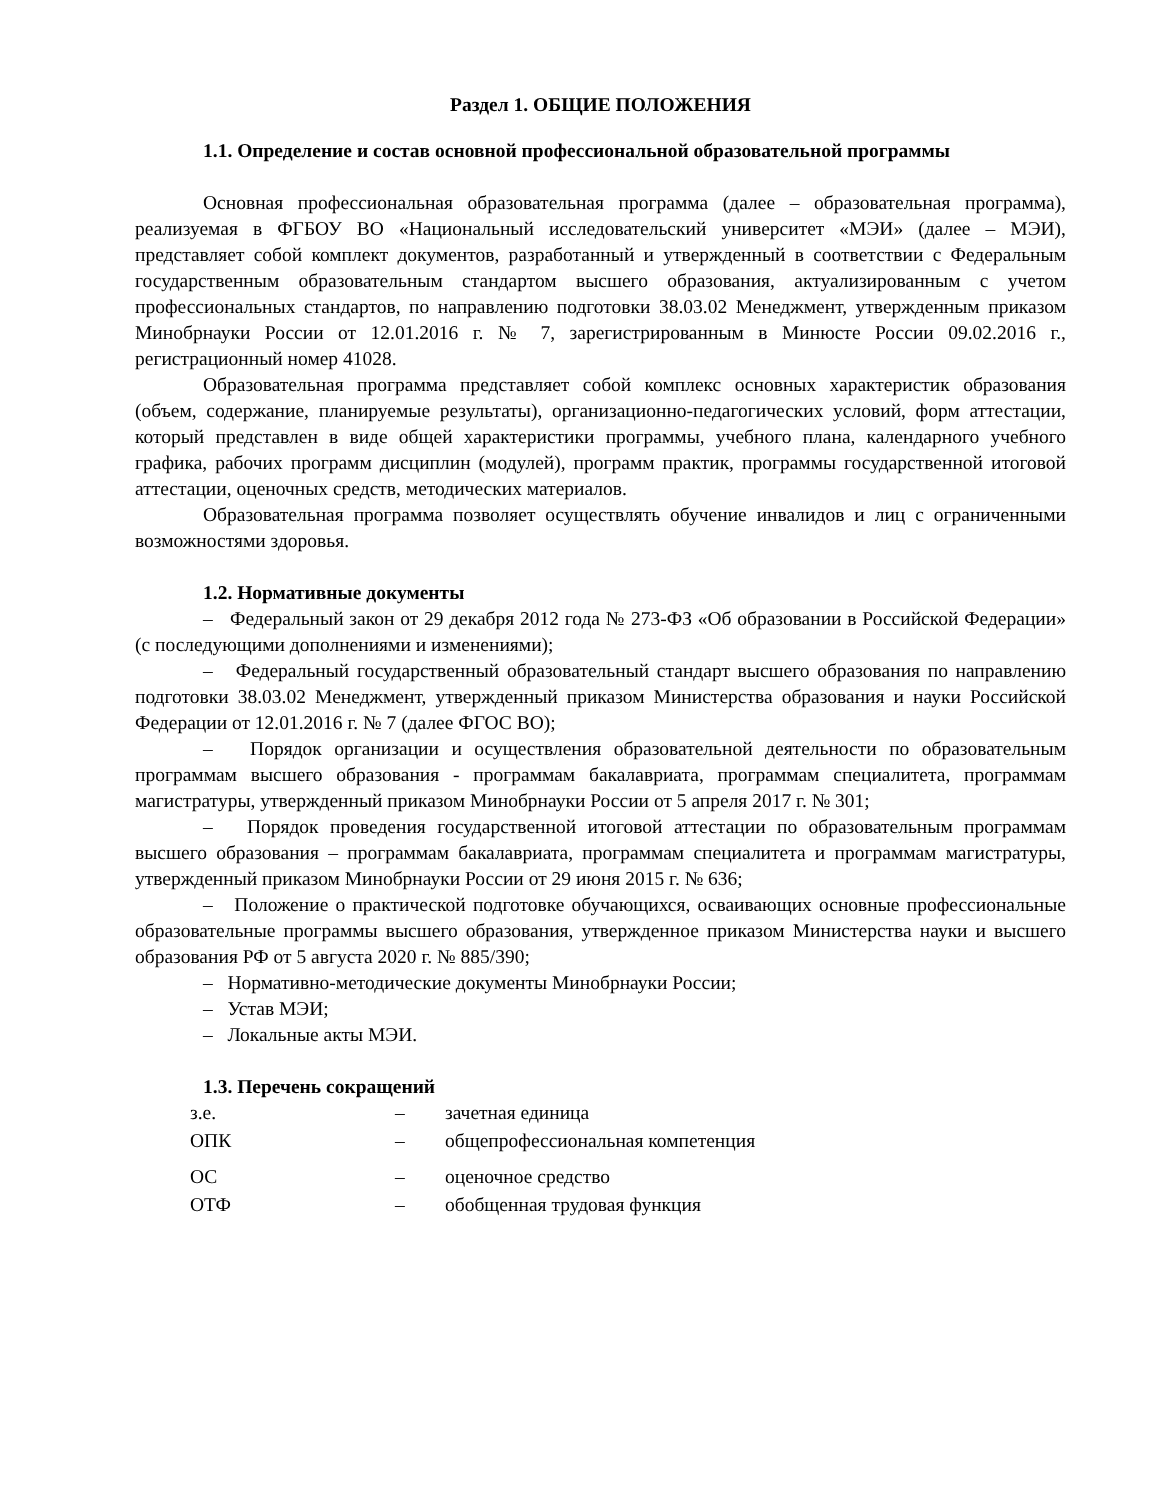Раздел 1. ОБЩИЕ ПОЛОЖЕНИЯ
1.1. Определение и состав основной профессиональной образовательной программы
Основная профессиональная образовательная программа (далее – образовательная программа), реализуемая в ФГБОУ ВО «Национальный исследовательский университет «МЭИ» (далее – МЭИ), представляет собой комплект документов, разработанный и утвержденный в соответствии с Федеральным государственным образовательным стандартом высшего образования, актуализированным с учетом профессиональных стандартов, по направлению подготовки 38.03.02 Менеджмент, утвержденным приказом Минобрнауки России от 12.01.2016 г. № 7, зарегистрированным в Минюсте России 09.02.2016 г., регистрационный номер 41028.
Образовательная программа представляет собой комплекс основных характеристик образования (объем, содержание, планируемые результаты), организационно-педагогических условий, форм аттестации, который представлен в виде общей характеристики программы, учебного плана, календарного учебного графика, рабочих программ дисциплин (модулей), программ практик, программы государственной итоговой аттестации, оценочных средств, методических материалов.
Образовательная программа позволяет осуществлять обучение инвалидов и лиц с ограниченными возможностями здоровья.
1.2. Нормативные документы
– Федеральный закон от 29 декабря 2012 года № 273-ФЗ «Об образовании в Российской Федерации» (с последующими дополнениями и изменениями);
– Федеральный государственный образовательный стандарт высшего образования по направлению подготовки 38.03.02 Менеджмент, утвержденный приказом Министерства образования и науки Российской Федерации от 12.01.2016 г. № 7 (далее ФГОС ВО);
– Порядок организации и осуществления образовательной деятельности по образовательным программам высшего образования - программам бакалавриата, программам специалитета, программам магистратуры, утвержденный приказом Минобрнауки России от 5 апреля 2017 г. № 301;
– Порядок проведения государственной итоговой аттестации по образовательным программам высшего образования – программам бакалавриата, программам специалитета и программам магистратуры, утвержденный приказом Минобрнауки России от 29 июня 2015 г. № 636;
– Положение о практической подготовке обучающихся, осваивающих основные профессиональные образовательные программы высшего образования, утвержденное приказом Министерства науки и высшего образования РФ от 5 августа 2020 г. № 885/390;
– Нормативно-методические документы Минобрнауки России;
– Устав МЭИ;
– Локальные акты МЭИ.
1.3. Перечень сокращений
| з.е. | – | зачетная единица |
| ОПК | – | общепрофессиональная компетенция |
| ОС | – | оценочное средство |
| ОТФ | – | обобщенная трудовая функция |